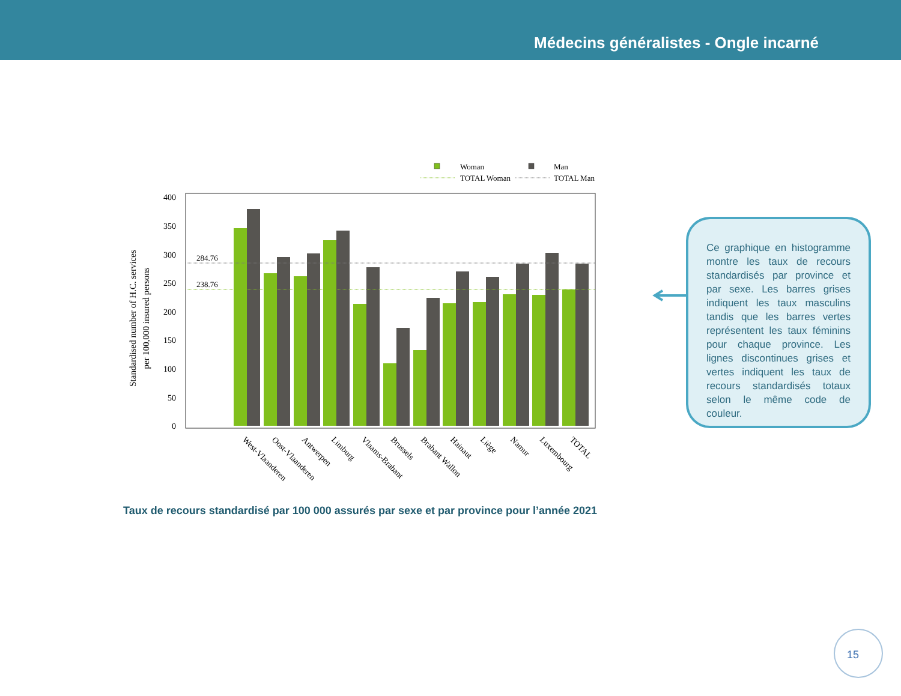Médecins généralistes - Ongle incarné
Woman
Man
TOTAL Woman
TOTAL Man
0
50
100
150
200
250
300
350
400
Standardised number of H.C. services
per 100,000 insured persons
284.76
238.76
West-Vlaanderen
Oost-Vlaanderen
Antwerpen
Limburg
Vlaams-Brabant
Brussels
Brabant Wallon
Hainaut
Liège
Namur
Luxembourg
TOTAL
Ce graphique en histogramme montre les taux de recours standardisés par province et par sexe. Les barres grises indiquent les taux masculins tandis que les barres vertes représentent les taux féminins pour chaque province. Les lignes discontinues grises et vertes indiquent les taux de recours standardisés totaux selon le même code de couleur.
Taux de recours standardisé par 100 000 assurés par sexe et par province pour l’année 2021
15